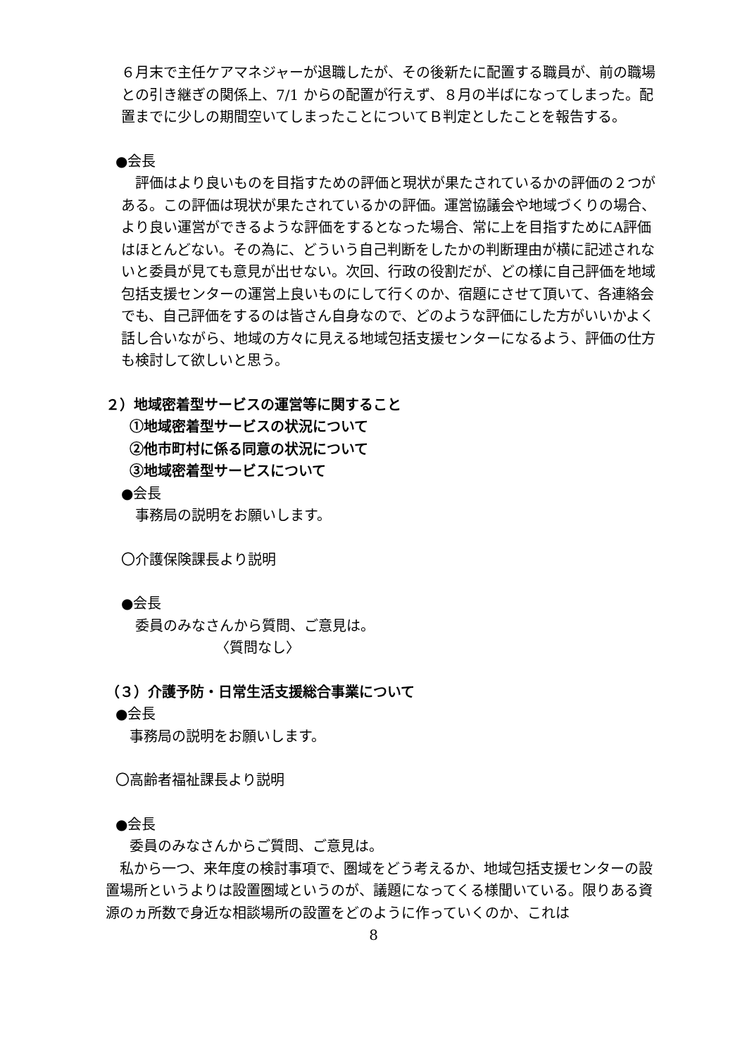６月末で主任ケアマネジャーが退職したが、その後新たに配置する職員が、前の職場との引き継ぎの関係上、7/1 からの配置が行えず、８月の半ばになってしまった。配置までに少しの期間空いてしまったことについてＢ判定としたことを報告する。
●会長
　評価はより良いものを目指すための評価と現状が果たされているかの評価の２つがある。この評価は現状が果たされているかの評価。運営協議会や地域づくりの場合、より良い運営ができるような評価をするとなった場合、常に上を目指すためにA評価はほとんどない。その為に、どういう自己判断をしたかの判断理由が横に記述されないと委員が見ても意見が出せない。次回、行政の役割だが、どの様に自己評価を地域包括支援センターの運営上良いものにして行くのか、宿題にさせて頂いて、各連絡会でも、自己評価をするのは皆さん自身なので、どのような評価にした方がいいかよく話し合いながら、地域の方々に見える地域包括支援センターになるよう、評価の仕方も検討して欲しいと思う。
２）地域密着型サービスの運営等に関すること
①地域密着型サービスの状況について
②他市町村に係る同意の状況について
③地域密着型サービスについて
●会長
　事務局の説明をお願いします。
〇介護保険課長より説明
●会長
　委員のみなさんから質問、ご意見は。
〈質問なし〉
（３）介護予防・日常生活支援総合事業について
●会長
　事務局の説明をお願いします。
〇高齢者福祉課長より説明
●会長
　委員のみなさんからご質問、ご意見は。
　私から一つ、来年度の検討事項で、圏域をどう考えるか、地域包括支援センターの設置場所というよりは設置圏域というのが、議題になってくる様聞いている。限りある資源のヵ所数で身近な相談場所の設置をどのように作っていくのか、これは
8